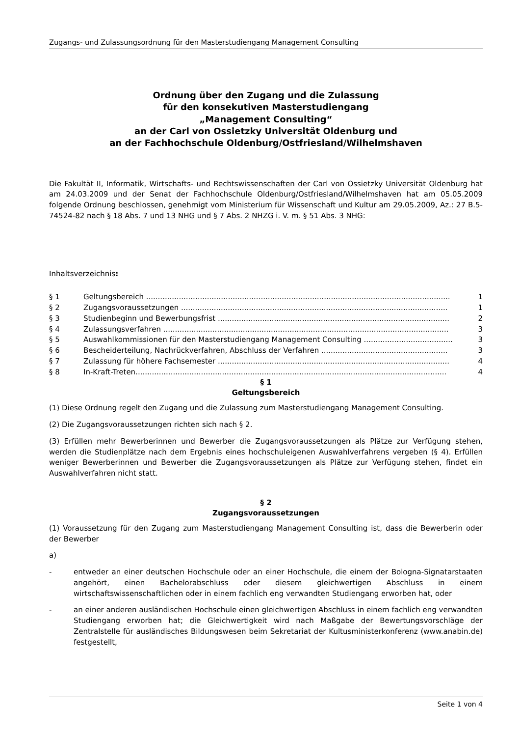Zugangs- und Zulassungsordnung für den Masterstudiengang Management Consulting
Ordnung über den Zugang und die Zulassung
für den konsekutiven Masterstudiengang
„Management Consulting“
an der Carl von Ossietzky Universität Oldenburg und
an der Fachhochschule Oldenburg/Ostfriesland/Wilhelmshaven
Die Fakultät II, Informatik, Wirtschafts- und Rechtswissenschaften der Carl von Ossietzky Universität Oldenburg hat am 24.03.2009 und der Senat der Fachhochschule Oldenburg/Ostfriesland/Wilhelmshaven hat am 05.05.2009 folgende Ordnung beschlossen, genehmigt vom Ministerium für Wissenschaft und Kultur am 29.05.2009, Az.: 27 B.5-74524-82 nach § 18 Abs. 7 und 13 NHG und § 7 Abs. 2 NHZG i. V. m. § 51 Abs. 3 NHG:
Inhaltsverzeichnis:
§ 1 Geltungsbereich .................................................................................................................................. 1
§ 2 Zugangsvoraussetzungen .................................................................................................................. 1
§ 3 Studienbeginn und Bewerbungsfrist ................................................................................................... 2
§ 4 Zulassungsverfahren .......................................................................................................................... 3
§ 5 Auswahlkommissionen für den Masterstudiengang Management Consulting ...................................... 3
§ 6 Bescheiderteilung, Nachrückverfahren, Abschluss der Verfahren ...................................................... 3
§ 7 Zulassung für höhere Fachsemester ................................................................................................... 4
§ 8 In-Kraft-Treten..................................................................................................................................... 4
§ 1
Geltungsbereich
(1) Diese Ordnung regelt den Zugang und die Zulassung zum Masterstudiengang Management Consulting.
(2) Die Zugangsvoraussetzungen richten sich nach § 2.
(3) Erfüllen mehr Bewerberinnen und Bewerber die Zugangsvoraussetzungen als Plätze zur Verfügung stehen, werden die Studienplätze nach dem Ergebnis eines hochschuleigenen Auswahlverfahrens vergeben (§ 4). Erfüllen weniger Bewerberinnen und Bewerber die Zugangsvoraussetzungen als Plätze zur Verfügung stehen, findet ein Auswahlverfahren nicht statt.
§ 2
Zugangsvoraussetzungen
(1) Voraussetzung für den Zugang zum Masterstudiengang Management Consulting ist, dass die Bewerberin oder der Bewerber
a)
- entweder an einer deutschen Hochschule oder an einer Hochschule, die einem der Bologna-Signatarstaaten angehört, einen Bachelorabschluss oder diesem gleichwertigen Abschluss in einem wirtschaftswissenschaftlichen oder in einem fachlich eng verwandten Studiengang erworben hat, oder
- an einer anderen ausländischen Hochschule einen gleichwertigen Abschluss in einem fachlich eng verwandten Studiengang erworben hat; die Gleichwertigkeit wird nach Maßgabe der Bewertungsvorschläge der Zentralstelle für ausländisches Bildungswesen beim Sekretariat der Kultusministerkonferenz (www.anabin.de) festgestellt,
Seite 1 von 4